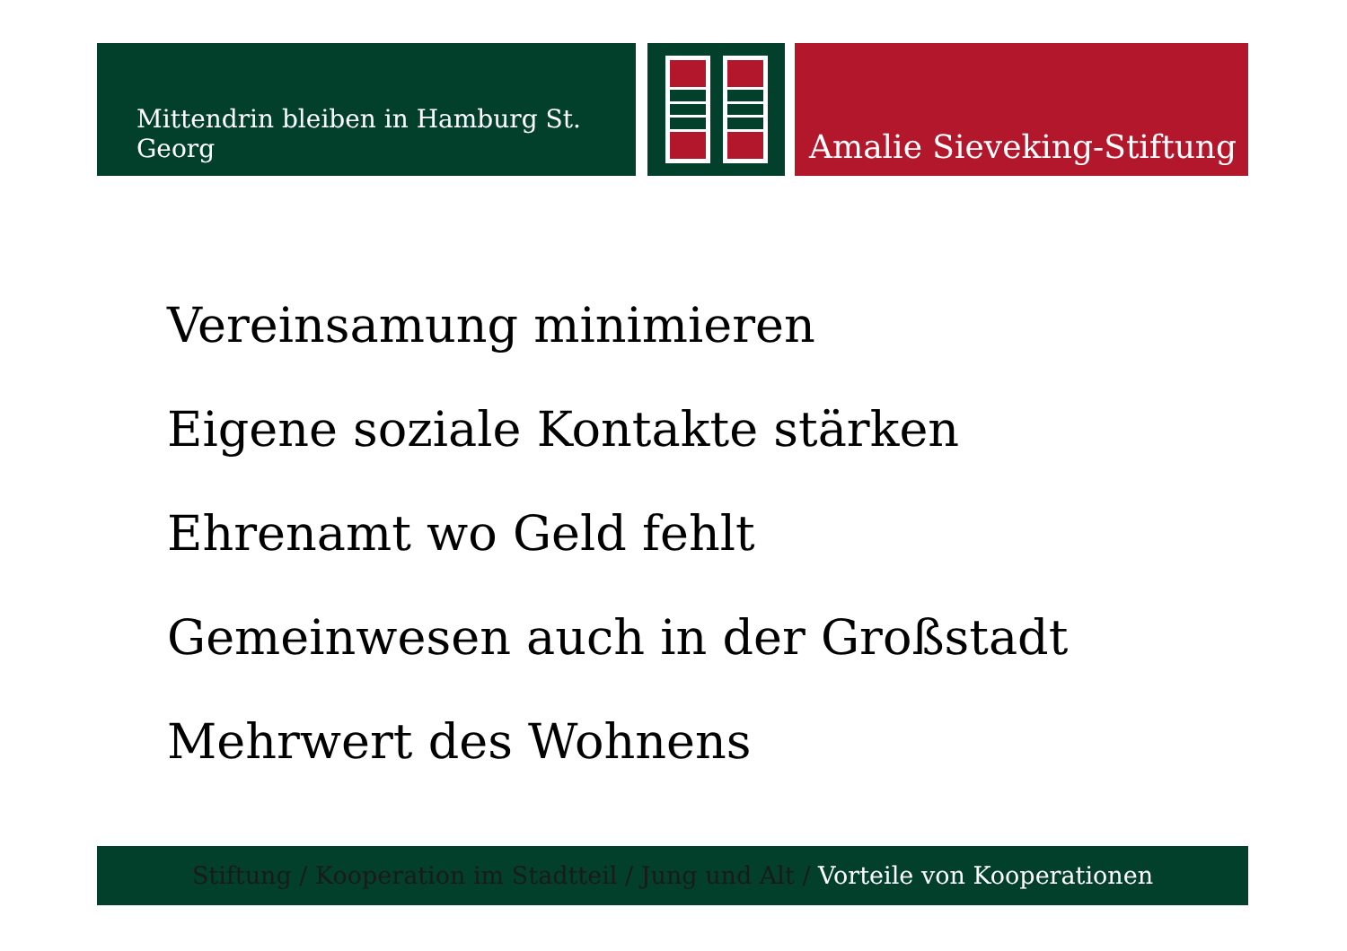Mittendrin bleiben in Hamburg St. Georg
Amalie Sieveking-Stiftung
Vereinsamung minimieren
Eigene soziale Kontakte stärken
Ehrenamt wo Geld fehlt
Gemeinwesen auch in der Großstadt
Mehrwert des Wohnens
Stiftung / Kooperation im Stadtteil / Jung und Alt / Vorteile von Kooperationen